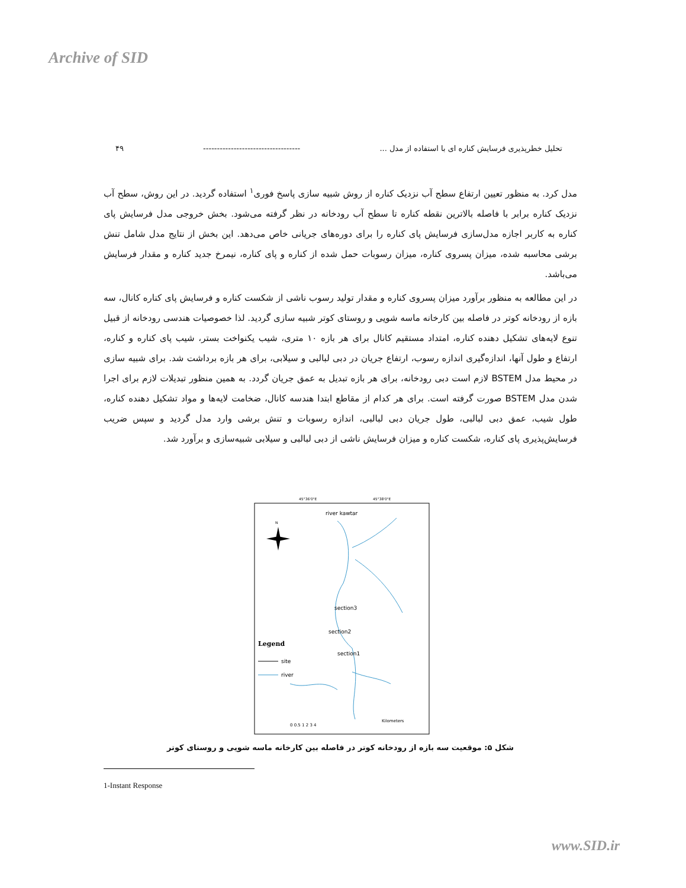Archive of SID
۴۹ ----------------------------------- تحلیل خطرپذیری فرسایش کناره ای با استفاده از مدل ...
مدل کرد. به منظور تعیین ارتفاع سطح آب نزدیک کناره از روش شبیه سازی پاسخ فوری<sup>۱</sup> استفاده گردید. در این روش، سطح آب نزدیک کناره برابر با فاصله بالاترین نقطه کناره تا سطح آب رودخانه در نظر گرفته می‌شود. بخش خروجی مدل فرسایش پای کناره به کاربر اجازه مدل‌سازی فرسایش پای کناره را برای دوره‌های جریانی خاص می‌دهد. این بخش از نتایج مدل شامل تنش برشی محاسبه شده، میزان پسروی کناره، میزان رسوبات حمل شده از کناره و پای کناره، نیمرخ جدید کناره و مقدار فرسایش می‌باشد.
در این مطالعه به منظور برآورد میزان پسروی کناره و مقدار تولید رسوب ناشی از شکست کناره و فرسایش پای کناره کانال، سه بازه از رودخانه کوتر در فاصله بین کارخانه ماسه شویی و روستای کوتر شبیه سازی گردید. لذا خصوصیات هندسی رودخانه از قبیل تنوع لایه‌های تشکیل دهنده کناره، امتداد مستقیم کانال برای هر بازه ۱۰ متری، شیب یکنواخت بستر، شیب پای کناره و کناره، ارتفاع و طول آنها، اندازه‌گیری اندازه رسوب، ارتفاع جریان در دبی لبالبی و سیلابی، برای هر بازه برداشت شد. برای شبیه سازی در محیط مدل BSTEM لازم است دبی رودخانه، برای هر بازه تبدیل به عمق جریان گردد. به همین منظور تبدیلات لازم برای اجرا شدن مدل BSTEM صورت گرفته است. برای هر کدام از مقاطع ابتدا هندسه کانال، ضخامت لایه‌ها و مواد تشکیل دهنده کناره، طول شیب، عمق دبی لبالبی، طول جریان دبی لبالبی، اندازه رسوبات و تنش برشی وارد مدل گردید و سپس ضریب فرسایش‌پذیری پای کناره، شکست کناره و میزان فرسایش ناشی از دبی لبالبی و سیلابی شبیه‌سازی و برآورد شد.
45°36'0"E
45°38'0"E
river kawtar
N
section3
section2
section1
Legend
site
river
0 0.5 1 2 3 4
Kilometers
شکل ۵: موقعیت سه بازه از رودخانه کوتر در فاصله بین کارخانه ماسه شویی و روستای کوتر
1-Instant Response
www.SID.ir